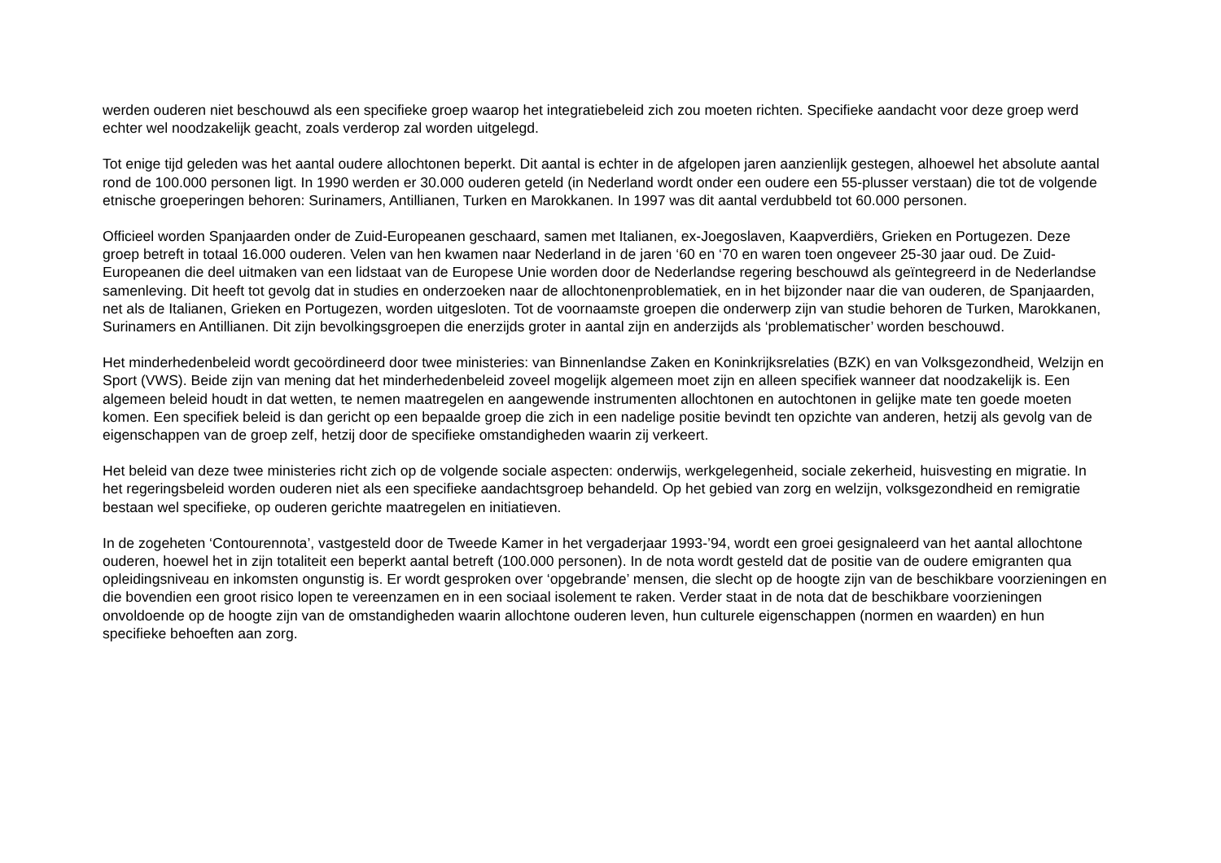werden ouderen niet beschouwd als een specifieke groep waarop het integratiebeleid zich zou moeten richten. Specifieke aandacht voor deze groep werd echter wel noodzakelijk geacht, zoals verderop zal worden uitgelegd.
Tot enige tijd geleden was het aantal oudere allochtonen beperkt. Dit aantal is echter in de afgelopen jaren aanzienlijk gestegen, alhoewel het absolute aantal rond de 100.000 personen ligt. In 1990 werden er 30.000 ouderen geteld (in Nederland wordt onder een oudere een 55-plusser verstaan) die tot de volgende etnische groeperingen behoren: Surinamers, Antillianen, Turken en Marokkanen. In 1997 was dit aantal verdubbeld tot 60.000 personen.
Officieel worden Spanjaarden onder de Zuid-Europeanen geschaard, samen met Italianen, ex-Joegoslaven, Kaapverdiërs, Grieken en Portugezen. Deze groep betreft in totaal 16.000 ouderen. Velen van hen kwamen naar Nederland in de jaren ‘60 en ‘70 en waren toen ongeveer 25-30 jaar oud. De Zuid-Europeanen die deel uitmaken van een lidstaat van de Europese Unie worden door de Nederlandse regering beschouwd als geïntegreerd in de Nederlandse samenleving. Dit heeft tot gevolg dat in studies en onderzoeken naar de allochtonenproblematiek, en in het bijzonder naar die van ouderen, de Spanjaarden, net als de Italianen, Grieken en Portugezen, worden uitgesloten. Tot de voornaamste groepen die onderwerp zijn van studie behoren de Turken, Marokkanen, Surinamers en Antillianen. Dit zijn bevolkingsgroepen die enerzijds groter in aantal zijn en anderzijds als ‘problematischer’ worden beschouwd.
Het minderhedenbeleid wordt gecoördineerd door twee ministeries: van Binnenlandse Zaken en Koninkrijksrelaties (BZK) en van Volksgezondheid, Welzijn en Sport (VWS). Beide zijn van mening dat het minderhedenbeleid zoveel mogelijk algemeen moet zijn en alleen specifiek wanneer dat noodzakelijk is. Een algemeen beleid houdt in dat wetten, te nemen maatregelen en aangewende instrumenten allochtonen en autochtonen in gelijke mate ten goede moeten komen. Een specifiek beleid is dan gericht op een bepaalde groep die zich in een nadelige positie bevindt ten opzichte van anderen, hetzij als gevolg van de eigenschappen van de groep zelf, hetzij door de specifieke omstandigheden waarin zij verkeert.
Het beleid van deze twee ministeries richt zich op de volgende sociale aspecten: onderwijs, werkgelegenheid, sociale zekerheid, huisvesting en migratie. In het regeringsbeleid worden ouderen niet als een specifieke aandachtsgroep behandeld. Op het gebied van zorg en welzijn, volksgezondheid en remigratie bestaan wel specifieke, op ouderen gerichte maatregelen en initiatieven.
In de zogeheten ‘Contourennota’, vastgesteld door de Tweede Kamer in het vergaderjaar 1993-’94, wordt een groei gesignaleerd van het aantal allochtone ouderen, hoewel het in zijn totaliteit een beperkt aantal betreft (100.000 personen). In de nota wordt gesteld dat de positie van de oudere emigranten qua opleidingsniveau en inkomsten ongunstig is. Er wordt gesproken over ‘opgebrande’ mensen, die slecht op de hoogte zijn van de beschikbare voorzieningen en die bovendien een groot risico lopen te vereenzamen en in een sociaal isolement te raken. Verder staat in de nota dat de beschikbare voorzieningen onvoldoende op de hoogte zijn van de omstandigheden waarin allochtone ouderen leven, hun culturele eigenschappen (normen en waarden) en hun specifieke behoeften aan zorg.